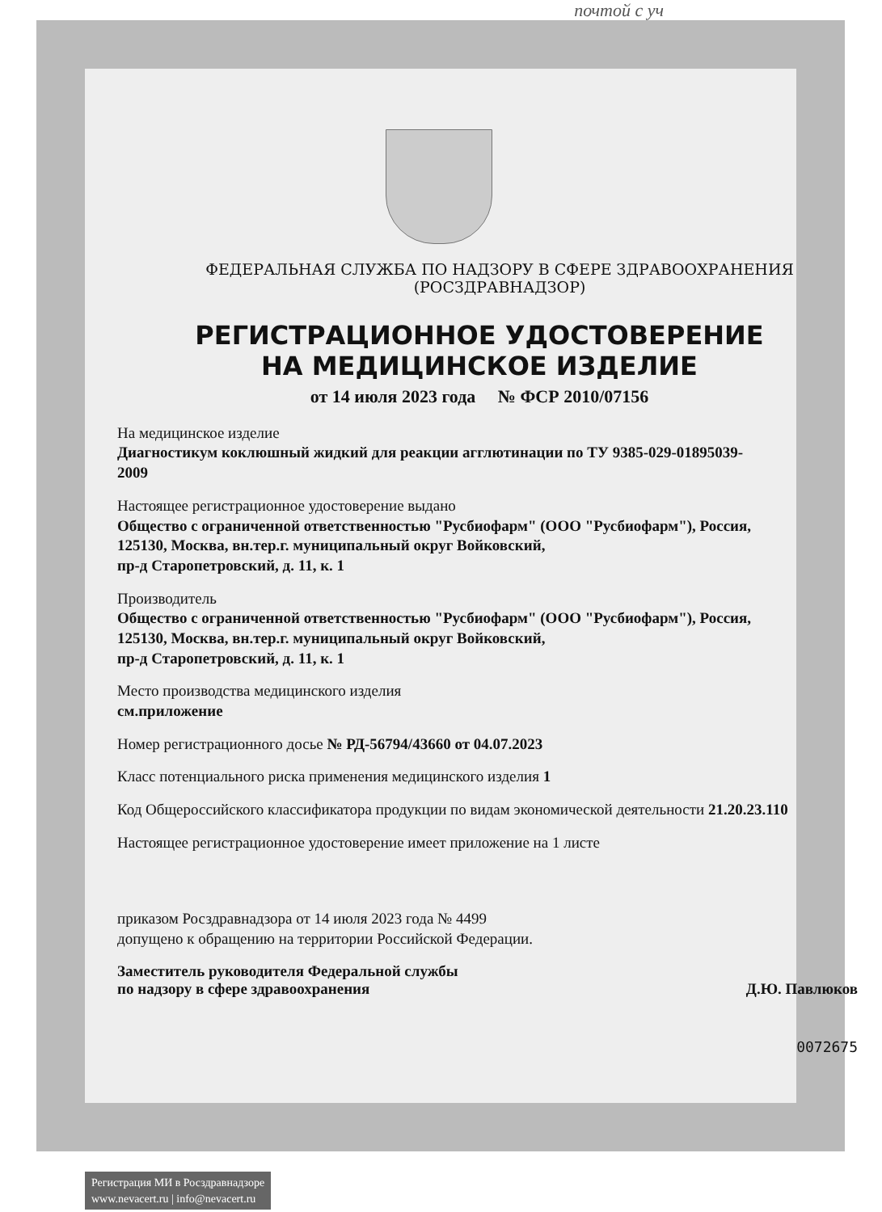почтой с уч
ФЕДЕРАЛЬНАЯ СЛУЖБА ПО НАДЗОРУ В СФЕРЕ ЗДРАВООХРАНЕНИЯ
(РОСЗДРАВНАДЗОР)
РЕГИСТРАЦИОННОЕ УДОСТОВЕРЕНИЕ
НА МЕДИЦИНСКОЕ ИЗДЕЛИЕ
от 14 июля 2023 года № ФСР 2010/07156
На медицинское изделие
Диагностикум коклюшный жидкий для реакции агглютинации по ТУ 9385-029-01895039-2009
Настоящее регистрационное удостоверение выдано
Общество с ограниченной ответственностью "Русбиофарм" (ООО "Русбиофарм"), Россия,
125130, Москва, вн.тер.г. муниципальный округ Войковский,
пр-д Старопетровский, д. 11, к. 1
Производитель
Общество с ограниченной ответственностью "Русбиофарм" (ООО "Русбиофарм"), Россия,
125130, Москва, вн.тер.г. муниципальный округ Войковский,
пр-д Старопетровский, д. 11, к. 1
Место производства медицинского изделия
см.приложение
Номер регистрационного досье № РД-56794/43660 от 04.07.2023
Класс потенциального риска применения медицинского изделия 1
Код Общероссийского классификатора продукции по видам экономической деятельности 21.20.23.110
Настоящее регистрационное удостоверение имеет приложение на 1 листе
приказом Росздравнадзора от 14 июля 2023 года № 4499
допущено к обращению на территории Российской Федерации.
Заместитель руководителя Федеральной службы
по надзору в сфере здравоохранения Д.Ю. Павлюков
0072675
Регистрация МИ в Росздравнадзоре
www.nevacert.ru | info@nevacert.ru